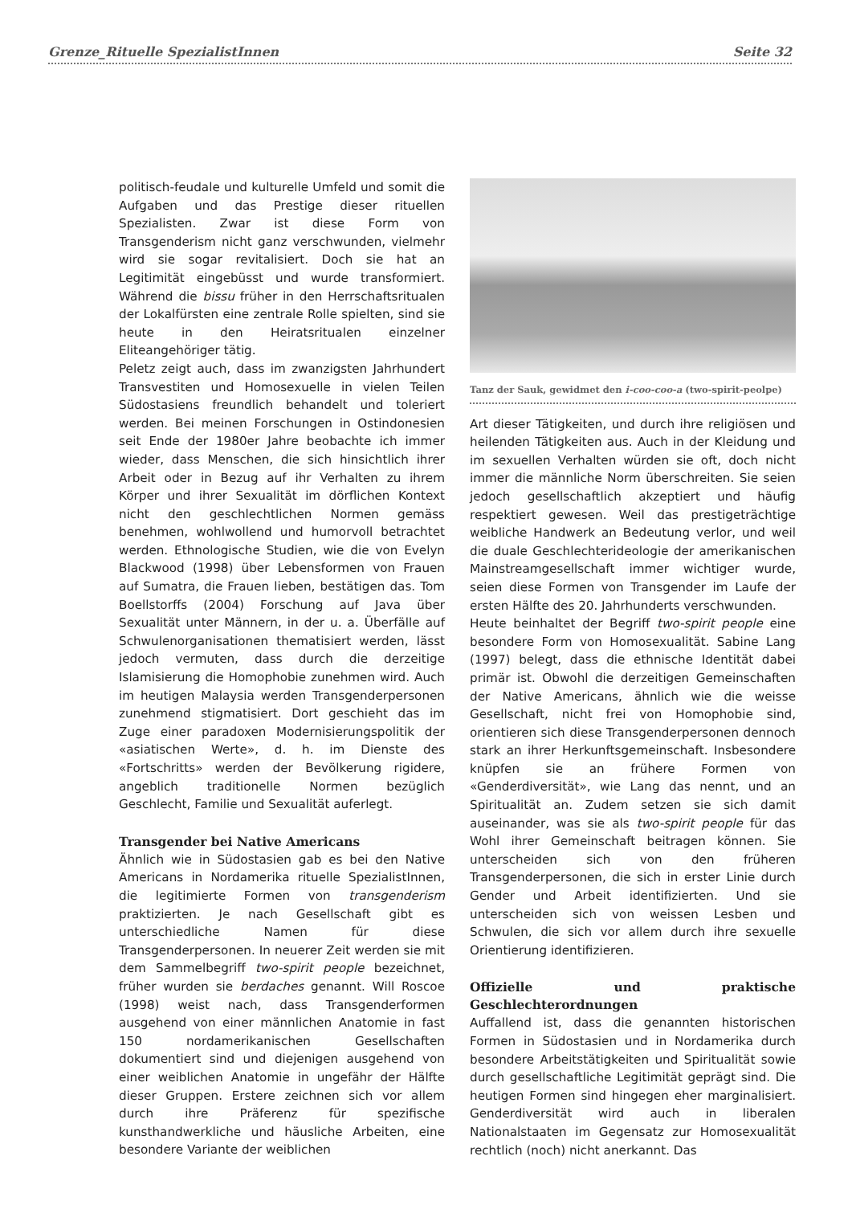Grenze_Rituelle SpezialistInnen Seite 32
politisch-feudale und kulturelle Umfeld und somit die Aufgaben und das Prestige dieser rituellen Spezialisten. Zwar ist diese Form von Transgenderism nicht ganz verschwunden, vielmehr wird sie sogar revitalisiert. Doch sie hat an Legitimität eingebüsst und wurde transformiert. Während die bissu früher in den Herrschaftsritualen der Lokalfürsten eine zentrale Rolle spielten, sind sie heute in den Heiratsritualen einzelner Eliteangehöriger tätig.
Peletz zeigt auch, dass im zwanzigsten Jahrhundert Transvestiten und Homosexuelle in vielen Teilen Südostasiens freundlich behandelt und toleriert werden. Bei meinen Forschungen in Ostindonesien seit Ende der 1980er Jahre beobachte ich immer wieder, dass Menschen, die sich hinsichtlich ihrer Arbeit oder in Bezug auf ihr Verhalten zu ihrem Körper und ihrer Sexualität im dörflichen Kontext nicht den geschlechtlichen Normen gemäss benehmen, wohlwollend und humorvoll betrachtet werden. Ethnologische Studien, wie die von Evelyn Blackwood (1998) über Lebensformen von Frauen auf Sumatra, die Frauen lieben, bestätigen das. Tom Boellstorffs (2004) Forschung auf Java über Sexualität unter Männern, in der u. a. Überfälle auf Schwulenorganisationen thematisiert werden, lässt jedoch vermuten, dass durch die derzeitige Islamisierung die Homophobie zunehmen wird. Auch im heutigen Malaysia werden Transgenderpersonen zunehmend stigmatisiert. Dort geschieht das im Zuge einer paradoxen Modernisierungspolitik der «asiatischen Werte», d. h. im Dienste des «Fortschritts» werden der Bevölkerung rigidere, angeblich traditionelle Normen bezüglich Geschlecht, Familie und Sexualität auferlegt.
Transgender bei Native Americans
Ähnlich wie in Südostasien gab es bei den Native Americans in Nordamerika rituelle SpezialistInnen, die legitimierte Formen von transgenderism praktizierten. Je nach Gesellschaft gibt es unterschiedliche Namen für diese Transgenderpersonen. In neuerer Zeit werden sie mit dem Sammelbegriff two-spirit people bezeichnet, früher wurden sie berdaches genannt. Will Roscoe (1998) weist nach, dass Transgenderformen ausgehend von einer männlichen Anatomie in fast 150 nordamerikanischen Gesellschaften dokumentiert sind und diejenigen ausgehend von einer weiblichen Anatomie in ungefähr der Hälfte dieser Gruppen. Erstere zeichnen sich vor allem durch ihre Präferenz für spezifische kunsthandwerkliche und häusliche Arbeiten, eine besondere Variante der weiblichen
Tanz der Sauk, gewidmet den i-coo-coo-a (two-spirit-peolpe)
Art dieser Tätigkeiten, und durch ihre religiösen und heilenden Tätigkeiten aus. Auch in der Kleidung und im sexuellen Verhalten würden sie oft, doch nicht immer die männliche Norm überschreiten. Sie seien jedoch gesellschaftlich akzeptiert und häufig respektiert gewesen. Weil das prestigeträchtige weibliche Handwerk an Bedeutung verlor, und weil die duale Geschlechterideologie der amerikanischen Mainstreamgesellschaft immer wichtiger wurde, seien diese Formen von Transgender im Laufe der ersten Hälfte des 20. Jahrhunderts verschwunden.
Heute beinhaltet der Begriff two-spirit people eine besondere Form von Homosexualität. Sabine Lang (1997) belegt, dass die ethnische Identität dabei primär ist. Obwohl die derzeitigen Gemeinschaften der Native Americans, ähnlich wie die weisse Gesellschaft, nicht frei von Homophobie sind, orientieren sich diese Transgenderpersonen dennoch stark an ihrer Herkunftsgemeinschaft. Insbesondere knüpfen sie an frühere Formen von «Genderdiversität», wie Lang das nennt, und an Spiritualität an. Zudem setzen sie sich damit auseinander, was sie als two-spirit people für das Wohl ihrer Gemeinschaft beitragen können. Sie unterscheiden sich von den früheren Transgenderpersonen, die sich in erster Linie durch Gender und Arbeit identifizierten. Und sie unterscheiden sich von weissen Lesben und Schwulen, die sich vor allem durch ihre sexuelle Orientierung identifizieren.
Offizielle und praktische Geschlechterordnungen
Auffallend ist, dass die genannten historischen Formen in Südostasien und in Nordamerika durch besondere Arbeitstätigkeiten und Spiritualität sowie durch gesellschaftliche Legitimität geprägt sind. Die heutigen Formen sind hingegen eher marginalisiert. Genderdiversität wird auch in liberalen Nationalstaaten im Gegensatz zur Homosexualität rechtlich (noch) nicht anerkannt. Das